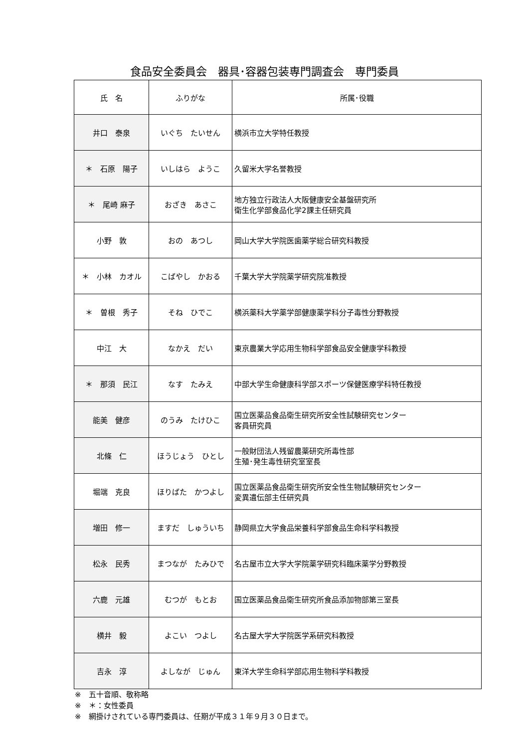食品安全委員会　器具･容器包装専門調査会　専門委員
| 氏 名 | ふりがな | 所属･役職 |
| --- | --- | --- |
| 井口 泰泉 | いぐち たいせん | 横浜市立大学特任教授 |
| ＊ 石原 陽子 | いしはら ようこ | 久留米大学名誉教授 |
| ＊ 尾崎 麻子 | おざき あさこ | 地方独立行政法人大阪健康安全基盤研究所 衛生化学部食品化学2課主任研究員 |
| 小野 敦 | おの あつし | 岡山大学大学院医歯薬学総合研究科教授 |
| ＊ 小林 カオル | こばやし かおる | 千葉大学大学院薬学研究院准教授 |
| ＊ 曽根 秀子 | そね ひでこ | 横浜薬科大学薬学部健康薬学科分子毒性分野教授 |
| 中江 大 | なかえ だい | 東京農業大学応用生物科学部食品安全健康学科教授 |
| ＊ 那須 民江 | なす たみえ | 中部大学生命健康科学部スポーツ保健医療学科特任教授 |
| 能美 健彦 | のうみ たけひこ | 国立医薬品食品衛生研究所安全性試験研究センター 客員研究員 |
| 北條 仁 | ほうじょう ひとし | 一般財団法人残留農薬研究所毒性部 生殖･発生毒性研究室室長 |
| 堀端 克良 | ほりばた かつよし | 国立医薬品食品衛生研究所安全性生物試験研究センター 変異遺伝部主任研究員 |
| 増田 修一 | ますだ しゅういち | 静岡県立大学食品栄養科学部食品生命科学科教授 |
| 松永 民秀 | まつなが たみひで | 名古屋市立大学大学院薬学研究科臨床薬学分野教授 |
| 六鹿 元雄 | むつが もとお | 国立医薬品食品衛生研究所食品添加物部第三室長 |
| 横井 毅 | よこい つよし | 名古屋大学大学院医学系研究科教授 |
| 吉永 淳 | よしなが じゅん | 東洋大学生命科学部応用生物科学科教授 |
※　五十音順、敬称略
※　＊：女性委員
※　網掛けされている専門委員は、任期が平成３１年９月３０日まで。